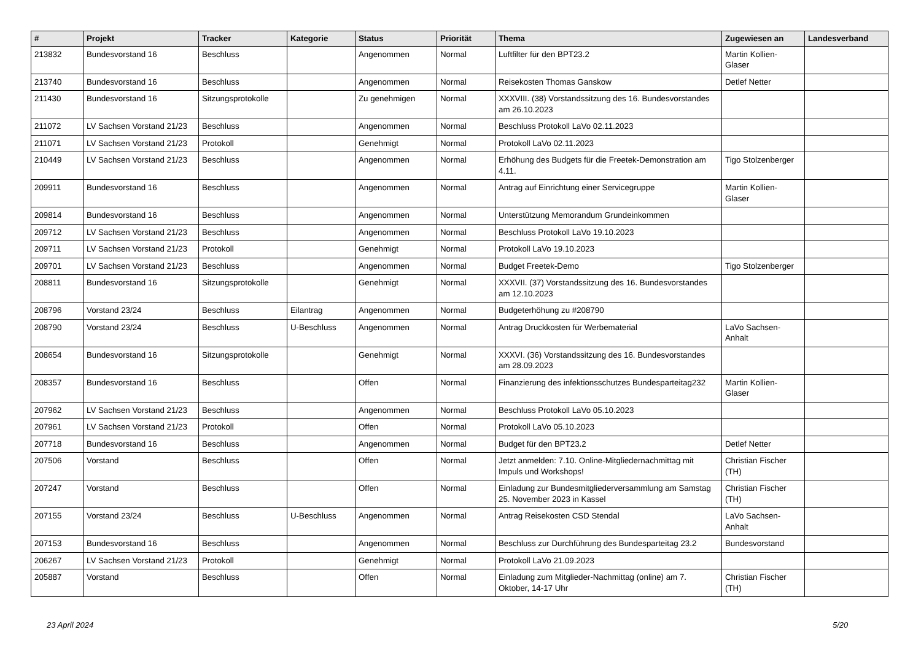| # | Projekt | Tracker | Kategorie | Status | Priorität | Thema | Zugewiesen an | Landesverband |
| --- | --- | --- | --- | --- | --- | --- | --- | --- |
| 213832 | Bundesvorstand 16 | Beschluss | | Angenommen | Normal | Luftfilter für den BPT23.2 | Martin Kollien-Glaser | |
| 213740 | Bundesvorstand 16 | Beschluss | | Angenommen | Normal | Reisekosten Thomas Ganskow | Detlef Netter | |
| 211430 | Bundesvorstand 16 | Sitzungsprotokolle | | Zu genehmigen | Normal | XXXVIII. (38) Vorstandssitzung des 16. Bundesvorstandes am 26.10.2023 | | |
| 211072 | LV Sachsen Vorstand 21/23 | Beschluss | | Angenommen | Normal | Beschluss Protokoll LaVo 02.11.2023 | | |
| 211071 | LV Sachsen Vorstand 21/23 | Protokoll | | Genehmigt | Normal | Protokoll LaVo 02.11.2023 | | |
| 210449 | LV Sachsen Vorstand 21/23 | Beschluss | | Angenommen | Normal | Erhöhung des Budgets für die Freetek-Demonstration am 4.11. | Tigo Stolzenberger | |
| 209911 | Bundesvorstand 16 | Beschluss | | Angenommen | Normal | Antrag auf Einrichtung einer Servicegruppe | Martin Kollien-Glaser | |
| 209814 | Bundesvorstand 16 | Beschluss | | Angenommen | Normal | Unterstützung Memorandum Grundeinkommen | | |
| 209712 | LV Sachsen Vorstand 21/23 | Beschluss | | Angenommen | Normal | Beschluss Protokoll LaVo 19.10.2023 | | |
| 209711 | LV Sachsen Vorstand 21/23 | Protokoll | | Genehmigt | Normal | Protokoll LaVo 19.10.2023 | | |
| 209701 | LV Sachsen Vorstand 21/23 | Beschluss | | Angenommen | Normal | Budget Freetek-Demo | Tigo Stolzenberger | |
| 208811 | Bundesvorstand 16 | Sitzungsprotokolle | | Genehmigt | Normal | XXXVII. (37) Vorstandssitzung des 16. Bundesvorstandes am 12.10.2023 | | |
| 208796 | Vorstand 23/24 | Beschluss | Eilantrag | Angenommen | Normal | Budgeterhöhung zu #208790 | | |
| 208790 | Vorstand 23/24 | Beschluss | U-Beschluss | Angenommen | Normal | Antrag Druckkosten für Werbematerial | LaVo Sachsen-Anhalt | |
| 208654 | Bundesvorstand 16 | Sitzungsprotokolle | | Genehmigt | Normal | XXXVI. (36) Vorstandssitzung des 16. Bundesvorstandes am 28.09.2023 | | |
| 208357 | Bundesvorstand 16 | Beschluss | | Offen | Normal | Finanzierung des infektionsschutzes Bundesparteitag232 | Martin Kollien-Glaser | |
| 207962 | LV Sachsen Vorstand 21/23 | Beschluss | | Angenommen | Normal | Beschluss Protokoll LaVo 05.10.2023 | | |
| 207961 | LV Sachsen Vorstand 21/23 | Protokoll | | Offen | Normal | Protokoll LaVo 05.10.2023 | | |
| 207718 | Bundesvorstand 16 | Beschluss | | Angenommen | Normal | Budget für den BPT23.2 | Detlef Netter | |
| 207506 | Vorstand | Beschluss | | Offen | Normal | Jetzt anmelden: 7.10. Online-Mitgliedernachmittag mit Impuls und Workshops! | Christian Fischer (TH) | |
| 207247 | Vorstand | Beschluss | | Offen | Normal | Einladung zur Bundesmitgliederversammlung am Samstag 25. November 2023 in Kassel | Christian Fischer (TH) | |
| 207155 | Vorstand 23/24 | Beschluss | U-Beschluss | Angenommen | Normal | Antrag Reisekosten CSD Stendal | LaVo Sachsen-Anhalt | |
| 207153 | Bundesvorstand 16 | Beschluss | | Angenommen | Normal | Beschluss zur Durchführung des Bundesparteitag 23.2 | Bundesvorstand | |
| 206267 | LV Sachsen Vorstand 21/23 | Protokoll | | Genehmigt | Normal | Protokoll LaVo 21.09.2023 | | |
| 205887 | Vorstand | Beschluss | | Offen | Normal | Einladung zum Mitglieder-Nachmittag (online) am 7. Oktober, 14-17 Uhr | Christian Fischer (TH) | |
23 April 2024 5/20